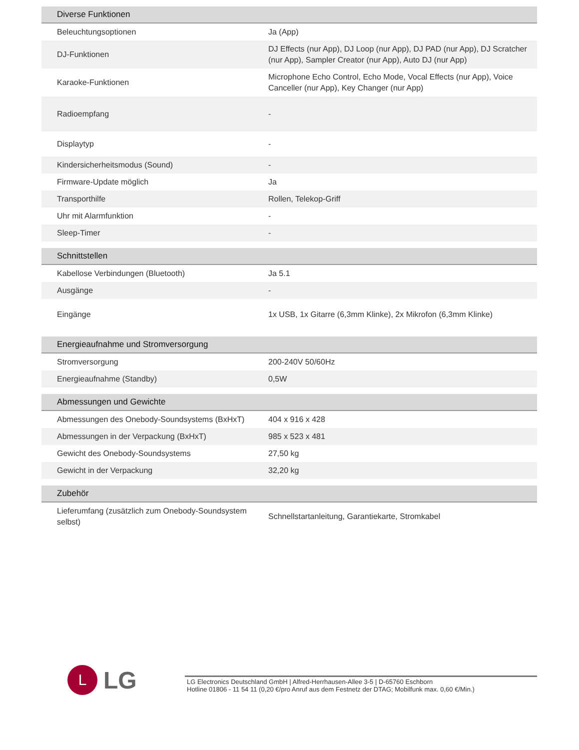| Diverse Funktionen | |
| --- | --- |
| Beleuchtungsoptionen | Ja (App) |
| DJ-Funktionen | DJ Effects (nur App), DJ Loop (nur App), DJ PAD (nur App), DJ Scratcher (nur App), Sampler Creator (nur App), Auto DJ (nur App) |
| Karaoke-Funktionen | Microphone Echo Control, Echo Mode, Vocal Effects (nur App), Voice Canceller (nur App), Key Changer (nur App) |
| Radioempfang | - |
| Displaytyp | - |
| Kindersicherheitsmodus (Sound) | - |
| Firmware-Update möglich | Ja |
| Transporthilfe | Rollen, Telekop-Griff |
| Uhr mit Alarmfunktion | - |
| Sleep-Timer | - |
| Schnittstellen | |
| --- | --- |
| Kabellose Verbindungen (Bluetooth) | Ja 5.1 |
| Ausgänge | - |
| Eingänge | 1x USB, 1x Gitarre (6,3mm Klinke), 2x Mikrofon (6,3mm Klinke) |
| Energieaufnahme und Stromversorgung | |
| --- | --- |
| Stromversorgung | 200-240V 50/60Hz |
| Energieaufnahme (Standby) | 0,5W |
| Abmessungen und Gewichte | |
| --- | --- |
| Abmessungen des Onebody-Soundsystems (BxHxT) | 404 x 916 x 428 |
| Abmessungen in der Verpackung (BxHxT) | 985 x 523 x 481 |
| Gewicht des Onebody-Soundsystems | 27,50 kg |
| Gewicht in der Verpackung | 32,20 kg |
| Zubehör | |
| --- | --- |
| Lieferumfang (zusätzlich zum Onebody-Soundsystem selbst) | Schnellstartanleitung, Garantiekarte, Stromkabel |
L
LG
LG Electronics Deutschland GmbH | Alfred-Herrhausen-Allee 3-5 | D-65760 Eschborn
Hotline 01806 - 11 54 11 (0,20 €/pro Anruf aus dem Festnetz der DTAG; Mobilfunk max. 0,60 €/Min.)